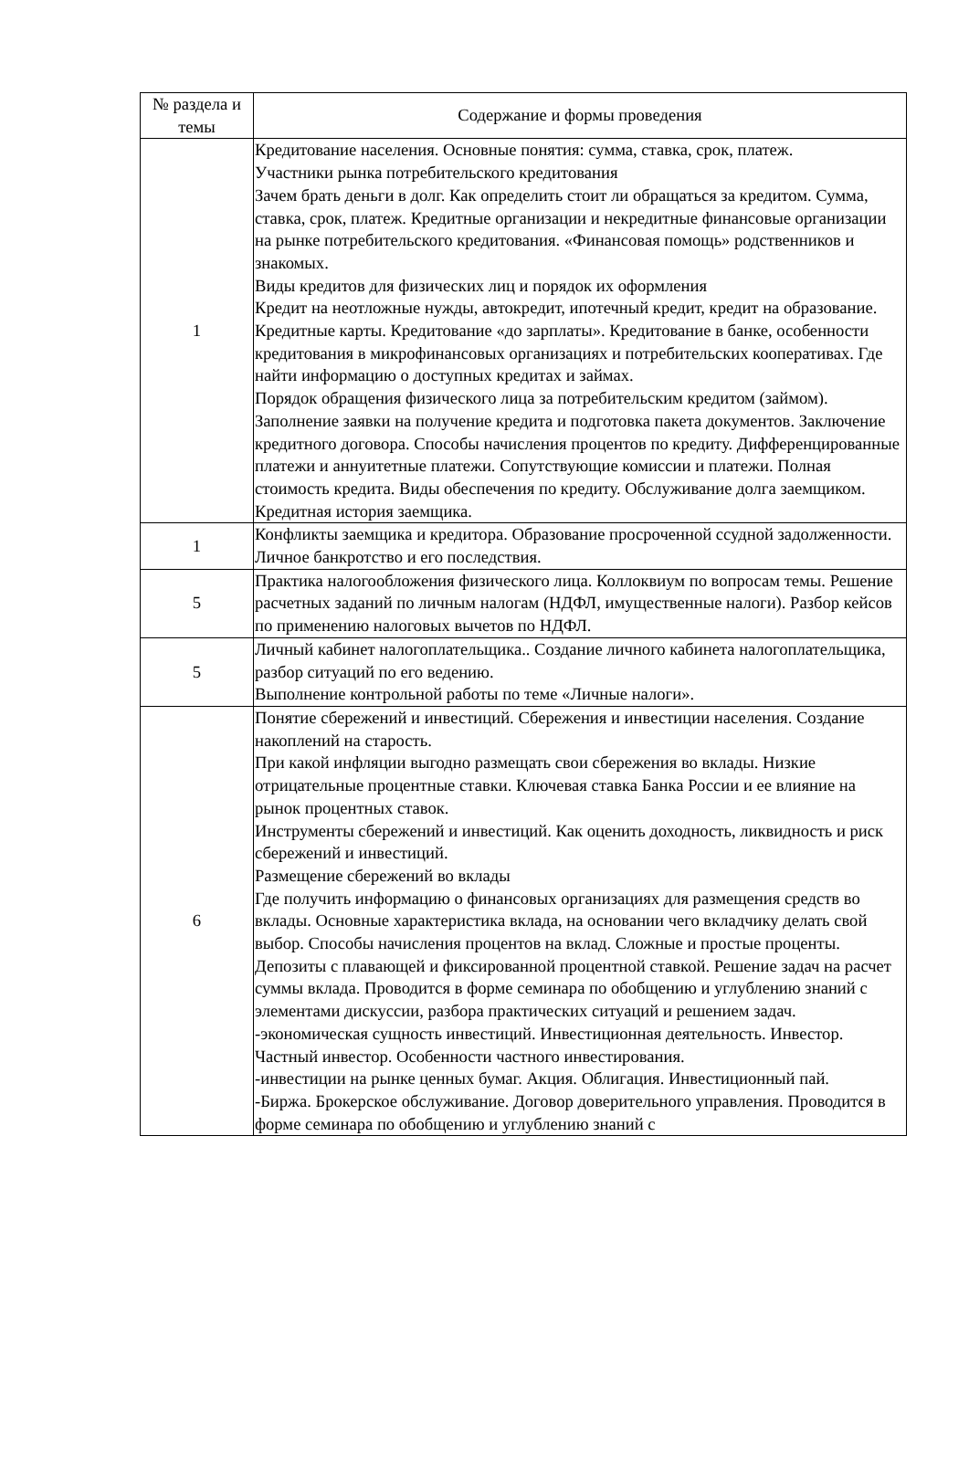| № раздела и темы | Содержание и формы проведения |
| --- | --- |
| 1 | Кредитование населения. Основные понятия: сумма, ставка, срок, платеж. Участники рынка потребительского кредитования Зачем брать деньги в долг. Как определить стоит ли обращаться за кредитом. Сумма, ставка, срок, платеж. Кредитные организации и некредитные финансовые организации на рынке потребительского кредитования. «Финансовая помощь» родственников и знакомых. Виды кредитов для физических лиц и порядок их оформления Кредит на неотложные нужды, автокредит, ипотечный кредит, кредит на образование. Кредитные карты. Кредитование «до зарплаты». Кредитование в банке, особенности кредитования в микрофинансовых организациях и потребительских кооперативах. Где найти информацию о доступных кредитах и займах. Порядок обращения физического лица за потребительским кредитом (займом). Заполнение заявки на получение кредита и подготовка пакета документов. Заключение кредитного договора. Способы начисления процентов по кредиту. Дифференцированные платежи и аннуитетные платежи. Сопутствующие комиссии и платежи. Полная стоимость кредита. Виды обеспечения по кредиту. Обслуживание долга заемщиком. Кредитная история заемщика. |
| 1 | Конфликты заемщика и кредитора. Образование просроченной ссудной задолженности. Личное банкротство и его последствия. |
| 5 | Практика налогообложения физического лица. Коллоквиум по вопросам темы. Решение расчетных заданий по личным налогам (НДФЛ, имущественные налоги). Разбор кейсов по применению налоговых вычетов по НДФЛ. |
| 5 | Личный кабинет налогоплательщика.. Создание личного кабинета налогоплательщика, разбор ситуаций по его ведению. Выполнение контрольной работы по теме «Личные налоги». |
| 6 | Понятие сбережений и инвестиций. Сбережения и инвестиции населения. Создание накоплений на старость. При какой инфляции выгодно размещать свои сбережения во вклады. Низкие отрицательные процентные ставки. Ключевая ставка Банка России и ее влияние на рынок процентных ставок. Инструменты сбережений и инвестиций. Как оценить доходность, ликвидность и риск сбережений и инвестиций. Размещение сбережений во вклады Где получить информацию о финансовых организациях для размещения средств во вклады. Основные характеристика вклада, на основании чего вкладчику делать свой выбор. Способы начисления процентов на вклад. Сложные и простые проценты. Депозиты с плавающей и фиксированной процентной ставкой. Решение задач на расчет суммы вклада. Проводится в форме семинара по обобщению и углублению знаний с элементами дискуссии, разбора практических ситуаций и решением задач. -экономическая сущность инвестиций. Инвестиционная деятельность. Инвестор. Частный инвестор. Особенности частного инвестирования. -инвестиции на рынке ценных бумаг. Акция. Облигация. Инвестиционный пай. -Биржа. Брокерское обслуживание. Договор доверительного управления. Проводится в форме семинара по обобщению и углублению знаний с |